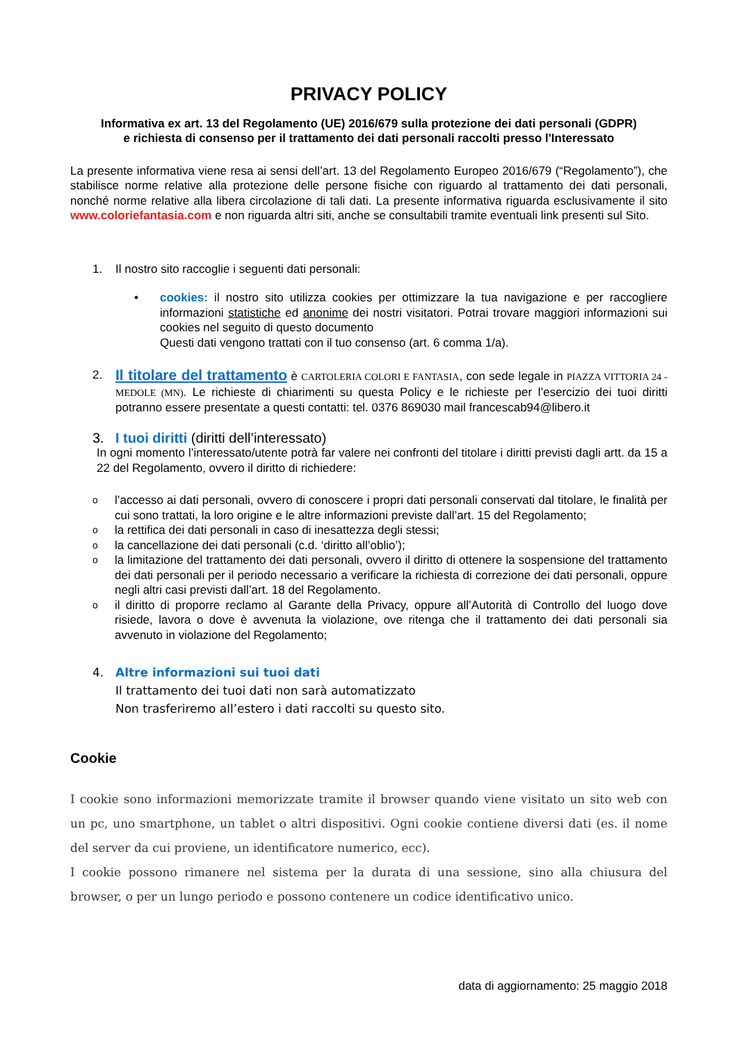PRIVACY POLICY
Informativa ex art. 13 del Regolamento (UE) 2016/679 sulla protezione dei dati personali (GDPR)
e richiesta di consenso per il trattamento dei dati personali raccolti presso l'Interessato
La presente informativa viene resa ai sensi dell’art. 13 del Regolamento Europeo 2016/679 (“Regolamento”), che stabilisce norme relative alla protezione delle persone fisiche con riguardo al trattamento dei dati personali, nonché norme relative alla libera circolazione di tali dati. La presente informativa riguarda esclusivamente il sito www.coloriefantasia.com e non riguarda altri siti, anche se consultabili tramite eventuali link presenti sul Sito.
1. Il nostro sito raccoglie i seguenti dati personali:
• cookies: il nostro sito utilizza cookies per ottimizzare la tua navigazione e per raccogliere informazioni statistiche ed anonime dei nostri visitatori. Potrai trovare maggiori informazioni sui cookies nel seguito di questo documento
Questi dati vengono trattati con il tuo consenso (art. 6 comma 1/a).
2.
Il titolare del trattamento è CARTOLERIA COLORI E FANTASIA, con sede legale in PIAZZA VITTORIA 24 - MEDOLE (MN). Le richieste di chiarimenti su questa Policy e le richieste per l’esercizio dei tuoi diritti potranno essere presentate a questi contatti: tel. 0376 869030 mail francescab94@libero.it
3. I tuoi diritti (diritti dell’interessato)
In ogni momento l’interessato/utente potrà far valere nei confronti del titolare i diritti previsti dagli artt. da 15 a 22 del Regolamento, ovvero il diritto di richiedere:
o
l’accesso ai dati personali, ovvero di conoscere i propri dati personali conservati dal titolare, le finalità per cui sono trattati, la loro origine e le altre informazioni previste dall’art. 15 del Regolamento;
o
la rettifica dei dati personali in caso di inesattezza degli stessi;
o
la cancellazione dei dati personali (c.d. ‘diritto all’oblio’);
o
la limitazione del trattamento dei dati personali, ovvero il diritto di ottenere la sospensione del trattamento dei dati personali per il periodo necessario a verificare la richiesta di correzione dei dati personali, oppure negli altri casi previsti dall’art. 18 del Regolamento.
o
il diritto di proporre reclamo al Garante della Privacy, oppure all’Autorità di Controllo del luogo dove risiede, lavora o dove è avvenuta la violazione, ove ritenga che il trattamento dei dati personali sia avvenuto in violazione del Regolamento;
4. Altre informazioni sui tuoi dati
Il trattamento dei tuoi dati non sarà automatizzato
Non trasferiremo all’estero i dati raccolti su questo sito.
Cookie
I cookie sono informazioni memorizzate tramite il browser quando viene visitato un sito web con un pc, uno smartphone, un tablet o altri dispositivi. Ogni cookie contiene diversi dati (es. il nome del server da cui proviene, un identificatore numerico, ecc).
I cookie possono rimanere nel sistema per la durata di una sessione, sino alla chiusura del browser, o per un lungo periodo e possono contenere un codice identificativo unico.
data di aggiornamento: 25 maggio 2018